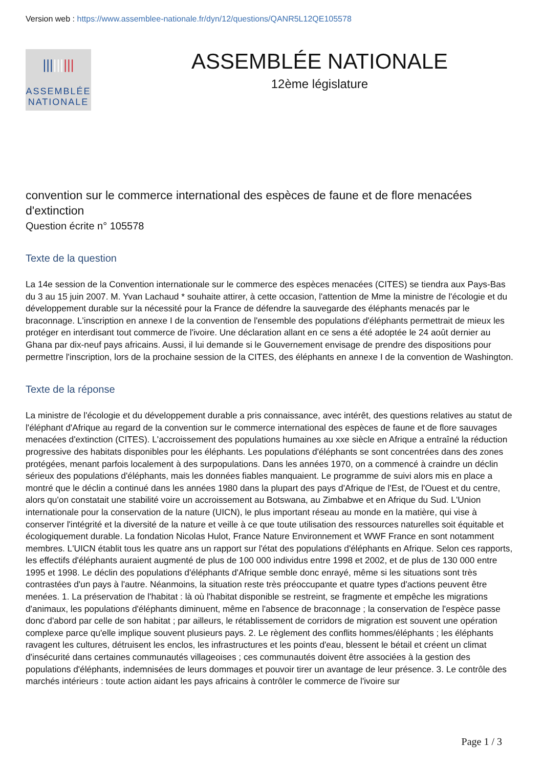Version web : https://www.assemblee-nationale.fr/dyn/12/questions/QANR5L12QE105578
|||||||||
ASSEMBLÉE
NATIONALE
ASSEMBLÉE NATIONALE
12ème législature
convention sur le commerce international des espèces de faune et de flore menacées d'extinction
Question écrite n° 105578
Texte de la question
La 14e session de la Convention internationale sur le commerce des espèces menacées (CITES) se tiendra aux Pays-Bas du 3 au 15 juin 2007. M. Yvan Lachaud * souhaite attirer, à cette occasion, l'attention de Mme la ministre de l'écologie et du développement durable sur la nécessité pour la France de défendre la sauvegarde des éléphants menacés par le braconnage. L'inscription en annexe I de la convention de l'ensemble des populations d'éléphants permettrait de mieux les protéger en interdisant tout commerce de l'ivoire. Une déclaration allant en ce sens a été adoptée le 24 août dernier au Ghana par dix-neuf pays africains. Aussi, il lui demande si le Gouvernement envisage de prendre des dispositions pour permettre l'inscription, lors de la prochaine session de la CITES, des éléphants en annexe I de la convention de Washington.
Texte de la réponse
La ministre de l'écologie et du développement durable a pris connaissance, avec intérêt, des questions relatives au statut de l'éléphant d'Afrique au regard de la convention sur le commerce international des espèces de faune et de flore sauvages menacées d'extinction (CITES). L'accroissement des populations humaines au xxe siècle en Afrique a entraîné la réduction progressive des habitats disponibles pour les éléphants. Les populations d'éléphants se sont concentrées dans des zones protégées, menant parfois localement à des surpopulations. Dans les années 1970, on a commencé à craindre un déclin sérieux des populations d'éléphants, mais les données fiables manquaient. Le programme de suivi alors mis en place a montré que le déclin a continué dans les années 1980 dans la plupart des pays d'Afrique de l'Est, de l'Ouest et du centre, alors qu'on constatait une stabilité voire un accroissement au Botswana, au Zimbabwe et en Afrique du Sud. L'Union internationale pour la conservation de la nature (UICN), le plus important réseau au monde en la matière, qui vise à conserver l'intégrité et la diversité de la nature et veille à ce que toute utilisation des ressources naturelles soit équitable et écologiquement durable. La fondation Nicolas Hulot, France Nature Environnement et WWF France en sont notamment membres. L'UICN établit tous les quatre ans un rapport sur l'état des populations d'éléphants en Afrique. Selon ces rapports, les effectifs d'éléphants auraient augmenté de plus de 100 000 individus entre 1998 et 2002, et de plus de 130 000 entre 1995 et 1998. Le déclin des populations d'éléphants d'Afrique semble donc enrayé, même si les situations sont très contrastées d'un pays à l'autre. Néanmoins, la situation reste très préoccupante et quatre types d'actions peuvent être menées. 1. La préservation de l'habitat : là où l'habitat disponible se restreint, se fragmente et empêche les migrations d'animaux, les populations d'éléphants diminuent, même en l'absence de braconnage ; la conservation de l'espèce passe donc d'abord par celle de son habitat ; par ailleurs, le rétablissement de corridors de migration est souvent une opération complexe parce qu'elle implique souvent plusieurs pays. 2. Le règlement des conflits hommes/éléphants ; les éléphants ravagent les cultures, détruisent les enclos, les infrastructures et les points d'eau, blessent le bétail et créent un climat d'insécurité dans certaines communautés villageoises ; ces communautés doivent être associées à la gestion des populations d'éléphants, indemnisées de leurs dommages et pouvoir tirer un avantage de leur présence. 3. Le contrôle des marchés intérieurs : toute action aidant les pays africains à contrôler le commerce de l'ivoire sur
Page 1 / 3